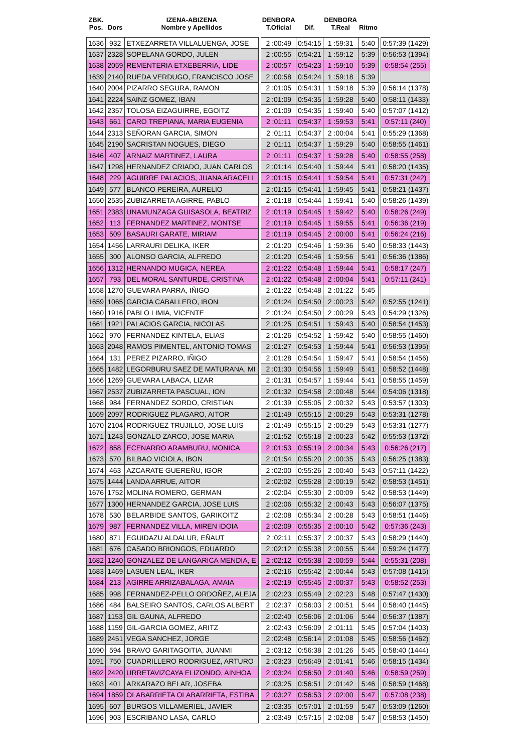| ZBK. Pos. | Dors | IZENA-ABIZENA Nombre y Apellidos | | DENBORA T.Oficial | Dif. | DENBORA T.Real | Ritmo | | |
| --- | --- | --- | --- | --- | --- | --- | --- | --- | --- |
| 1636 | 932 | ETXEZARRETA VILLALUENGA, JOSE | | 2 :00:49 | 0:54:15 | 1 :59:31 | 5:40 | | 0:57:39 (1429) |
| 1637 | 2328 | SOPELANA GORDO, JULEN | | 2 :00:55 | 0:54:21 | 1 :59:12 | 5:39 | | 0:56:53 (1394) |
| 1638 | 2059 | REMENTERIA ETXEBERRIA, LIDE | | 2 :00:57 | 0:54:23 | 1 :59:10 | 5:39 | | 0:58:54 (255) |
| 1639 | 2140 | RUEDA VERDUGO, FRANCISCO JOSE | | 2 :00:58 | 0:54:24 | 1 :59:18 | 5:39 | | |
| 1640 | 2004 | PIZARRO SEGURA, RAMON | | 2 :01:05 | 0:54:31 | 1 :59:18 | 5:39 | | 0:56:14 (1378) |
| 1641 | 2224 | SAINZ GOMEZ, IBAN | | 2 :01:09 | 0:54:35 | 1 :59:28 | 5:40 | | 0:58:11 (1433) |
| 1642 | 2357 | TOLOSA EIZAGUIRRE, EGOITZ | | 2 :01:09 | 0:54:35 | 1 :59:40 | 5:40 | | 0:57:07 (1412) |
| 1643 | 661 | CARO TREPIANA, MARIA EUGENIA | | 2 :01:11 | 0:54:37 | 1 :59:53 | 5:41 | | 0:57:11 (240) |
| 1644 | 2313 | SEÑORAN GARCIA, SIMON | | 2 :01:11 | 0:54:37 | 2 :00:04 | 5:41 | | 0:55:29 (1368) |
| 1645 | 2190 | SACRISTAN NOGUES, DIEGO | | 2 :01:11 | 0:54:37 | 1 :59:29 | 5:40 | | 0:58:55 (1461) |
| 1646 | 407 | ARNAIZ MARTINEZ, LAURA | | 2 :01:11 | 0:54:37 | 1 :59:28 | 5:40 | | 0:58:55 (258) |
| 1647 | 1298 | HERNANDEZ CRIADO, JUAN CARLOS | | 2 :01:14 | 0:54:40 | 1 :59:44 | 5:41 | | 0:58:20 (1435) |
| 1648 | 229 | AGUIRRE PALACIOS, JUANA ARACELI | | 2 :01:15 | 0:54:41 | 1 :59:54 | 5:41 | | 0:57:31 (242) |
| 1649 | 577 | BLANCO PEREIRA, AURELIO | | 2 :01:15 | 0:54:41 | 1 :59:45 | 5:41 | | 0:58:21 (1437) |
| 1650 | 2535 | ZUBIZARRETA AGIRRE, PABLO | | 2 :01:18 | 0:54:44 | 1 :59:41 | 5:40 | | 0:58:26 (1439) |
| 1651 | 2383 | UNAMUNZAGA GUISASOLA, BEATRIZ | | 2 :01:19 | 0:54:45 | 1 :59:42 | 5:40 | | 0:58:26 (249) |
| 1652 | 113 | FERNANDEZ MARTINEZ, MONTSE | | 2 :01:19 | 0:54:45 | 1 :59:55 | 5:41 | | 0:56:36 (219) |
| 1653 | 509 | BASAURI GARATE, MIRIAM | | 2 :01:19 | 0:54:45 | 2 :00:00 | 5:41 | | 0:56:24 (216) |
| 1654 | 1456 | LARRAURI DELIKA, IKER | | 2 :01:20 | 0:54:46 | 1 :59:36 | 5:40 | | 0:58:33 (1443) |
| 1655 | 300 | ALONSO GARCIA, ALFREDO | | 2 :01:20 | 0:54:46 | 1 :59:56 | 5:41 | | 0:56:36 (1386) |
| 1656 | 1312 | HERNANDO MUGICA, NEREA | | 2 :01:22 | 0:54:48 | 1 :59:44 | 5:41 | | 0:58:17 (247) |
| 1657 | 793 | DEL MORAL SANTURDE, CRISTINA | | 2 :01:22 | 0:54:48 | 2 :00:04 | 5:41 | | 0:57:11 (241) |
| 1658 | 1270 | GUEVARA PARRA, IÑIGO | | 2 :01:22 | 0:54:48 | 2 :01:22 | 5:45 | | |
| 1659 | 1065 | GARCIA CABALLERO, IBON | | 2 :01:24 | 0:54:50 | 2 :00:23 | 5:42 | | 0:52:55 (1241) |
| 1660 | 1916 | PABLO LIMIA, VICENTE | | 2 :01:24 | 0:54:50 | 2 :00:29 | 5:43 | | 0:54:29 (1326) |
| 1661 | 1921 | PALACIOS GARCIA, NICOLAS | | 2 :01:25 | 0:54:51 | 1 :59:43 | 5:40 | | 0:58:54 (1453) |
| 1662 | 970 | FERNANDEZ KINTELA, ELIAS | | 2 :01:26 | 0:54:52 | 1 :59:42 | 5:40 | | 0:58:55 (1460) |
| 1663 | 2048 | RAMOS PIMENTEL, ANTONIO TOMAS | | 2 :01:27 | 0:54:53 | 1 :59:44 | 5:41 | | 0:56:53 (1395) |
| 1664 | 131 | PEREZ PIZARRO, IÑIGO | | 2 :01:28 | 0:54:54 | 1 :59:47 | 5:41 | | 0:58:54 (1456) |
| 1665 | 1482 | LEGORBURU SAEZ DE MATURANA, MI | | 2 :01:30 | 0:54:56 | 1 :59:49 | 5:41 | | 0:58:52 (1448) |
| 1666 | 1269 | GUEVARA LABACA, LIZAR | | 2 :01:31 | 0:54:57 | 1 :59:44 | 5:41 | | 0:58:55 (1459) |
| 1667 | 2537 | ZUBIZARRETA PASCUAL, ION | | 2 :01:32 | 0:54:58 | 2 :00:48 | 5:44 | | 0:54:06 (1318) |
| 1668 | 984 | FERNANDEZ SORDO, CRISTIAN | | 2 :01:39 | 0:55:05 | 2 :00:32 | 5:43 | | 0:53:57 (1303) |
| 1669 | 2097 | RODRIGUEZ PLAGARO, AITOR | | 2 :01:49 | 0:55:15 | 2 :00:29 | 5:43 | | 0:53:31 (1278) |
| 1670 | 2104 | RODRIGUEZ TRUJILLO, JOSE LUIS | | 2 :01:49 | 0:55:15 | 2 :00:29 | 5:43 | | 0:53:31 (1277) |
| 1671 | 1243 | GONZALO ZARCO, JOSE MARIA | | 2 :01:52 | 0:55:18 | 2 :00:23 | 5:42 | | 0:55:53 (1372) |
| 1672 | 858 | ECENARRO ARAMBURU, MONICA | | 2 :01:53 | 0:55:19 | 2 :00:34 | 5:43 | | 0:56:26 (217) |
| 1673 | 570 | BILBAO VICIOLA, IBON | | 2 :01:54 | 0:55:20 | 2 :00:35 | 5:43 | | 0:56:25 (1383) |
| 1674 | 463 | AZCARATE GUEREÑU, IGOR | | 2 :02:00 | 0:55:26 | 2 :00:40 | 5:43 | | 0:57:11 (1422) |
| 1675 | 1444 | LANDA ARRUE, AITOR | | 2 :02:02 | 0:55:28 | 2 :00:19 | 5:42 | | 0:58:53 (1451) |
| 1676 | 1752 | MOLINA ROMERO, GERMAN | | 2 :02:04 | 0:55:30 | 2 :00:09 | 5:42 | | 0:58:53 (1449) |
| 1677 | 1300 | HERNANDEZ GARCIA, JOSE LUIS | | 2 :02:06 | 0:55:32 | 2 :00:43 | 5:43 | | 0:56:07 (1375) |
| 1678 | 530 | BELARBIDE SANTOS, GARIKOITZ | | 2 :02:08 | 0:55:34 | 2 :00:28 | 5:43 | | 0:58:51 (1446) |
| 1679 | 987 | FERNANDEZ VILLA, MIREN IDOIA | | 2 :02:09 | 0:55:35 | 2 :00:10 | 5:42 | | 0:57:36 (243) |
| 1680 | 871 | EGUIDAZU ALDALUR, EÑAUT | | 2 :02:11 | 0:55:37 | 2 :00:37 | 5:43 | | 0:58:29 (1440) |
| 1681 | 676 | CASADO BRIONGOS, EDUARDO | | 2 :02:12 | 0:55:38 | 2 :00:55 | 5:44 | | 0:59:24 (1477) |
| 1682 | 1240 | GONZALEZ DE LANGARICA MENDIA, E | | 2 :02:12 | 0:55:38 | 2 :00:59 | 5:44 | | 0:55:31 (208) |
| 1683 | 1469 | LASUEN LEAL, IKER | | 2 :02:16 | 0:55:42 | 2 :00:44 | 5:43 | | 0:57:08 (1415) |
| 1684 | 213 | AGIRRE ARRIZABALAGA, AMAIA | | 2 :02:19 | 0:55:45 | 2 :00:37 | 5:43 | | 0:58:52 (253) |
| 1685 | 998 | FERNANDEZ-PELLO ORDOÑEZ, ALEJA | | 2 :02:23 | 0:55:49 | 2 :02:23 | 5:48 | | 0:57:47 (1430) |
| 1686 | 484 | BALSEIRO SANTOS, CARLOS ALBERT | | 2 :02:37 | 0:56:03 | 2 :00:51 | 5:44 | | 0:58:40 (1445) |
| 1687 | 1153 | GIL GAUNA, ALFREDO | | 2 :02:40 | 0:56:06 | 2 :01:06 | 5:44 | | 0:56:37 (1387) |
| 1688 | 1159 | GIL-GARCIA GOMEZ, ARITZ | | 2 :02:43 | 0:56:09 | 2 :01:11 | 5:45 | | 0:57:04 (1403) |
| 1689 | 2451 | VEGA SANCHEZ, JORGE | | 2 :02:48 | 0:56:14 | 2 :01:08 | 5:45 | | 0:58:56 (1462) |
| 1690 | 594 | BRAVO GARITAGOITIA, JUANMI | | 2 :03:12 | 0:56:38 | 2 :01:26 | 5:45 | | 0:58:40 (1444) |
| 1691 | 750 | CUADRILLERO RODRIGUEZ, ARTURO | | 2 :03:23 | 0:56:49 | 2 :01:41 | 5:46 | | 0:58:15 (1434) |
| 1692 | 2420 | URRETAVIZCAYA ELIZONDO, AINHOA | | 2 :03:24 | 0:56:50 | 2 :01:40 | 5:46 | | 0:58:59 (259) |
| 1693 | 401 | ARKARAZO BELAR, JOSEBA | | 2 :03:25 | 0:56:51 | 2 :01:42 | 5:46 | | 0:58:59 (1468) |
| 1694 | 1859 | OLABARRIETA OLABARRIETA, ESTIBA | | 2 :03:27 | 0:56:53 | 2 :02:00 | 5:47 | | 0:57:08 (238) |
| 1695 | 607 | BURGOS VILLAMERIEL, JAVIER | | 2 :03:35 | 0:57:01 | 2 :01:59 | 5:47 | | 0:53:09 (1260) |
| 1696 | 903 | ESCRIBANO LASA, CARLO | | 2 :03:49 | 0:57:15 | 2 :02:08 | 5:47 | | 0:58:53 (1450) |